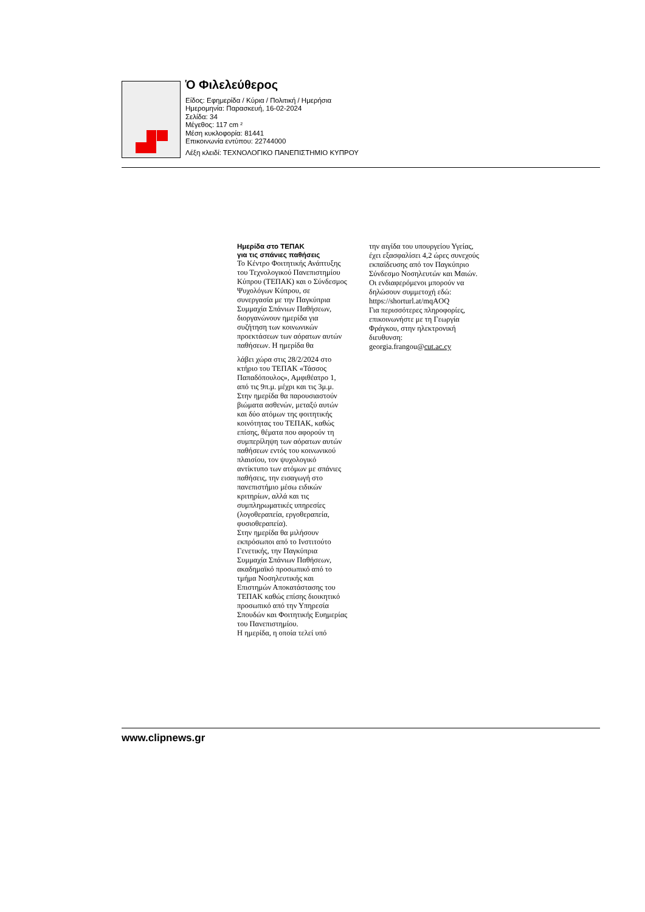Ὁ Φιλελεύθερος
Είδος: Εφημερίδα / Κύρια / Πολιτική / Ημερήσια
Ημερομηνία: Παρασκευή, 16-02-2024
Σελίδα: 34
Μέγεθος: 117 cm ²
Μέση κυκλοφορία: 81441
Επικοινωνία εντύπου: 22744000
Λέξη κλειδί: ΤΕΧΝΟΛΟΓΙΚΟ ΠΑΝΕΠΙΣΤΗΜΙΟ ΚΥΠΡΟΥ
Ημερίδα στο ΤΕΠΑΚ
για τις σπάνιες παθήσεις
Το Κέντρο Φοιτητικής Ανάπτυξης του Τεχνολογικού Πανεπιστημίου Κύπρου (ΤΕΠΑΚ) και ο Σύνδεσμος Ψυχολόγων Κύπρου, σε συνεργασία με την Παγκύπρια Συμμαχία Σπάνιων Παθήσεων, διοργανώνουν ημερίδα για συζήτηση των κοινωνικών προεκτάσεων των αόρατων αυτών παθήσεων. Η ημερίδα θα
λάβει χώρα στις 28/2/2024 στο κτήριο του ΤΕΠΑΚ «Τάσσος Παπαδόπουλος», Αμφιθέατρο 1, από τις 9π.μ. μέχρι και τις 3μ.μ. Στην ημερίδα θα παρουσιαστούν βιώματα ασθενών, μεταξύ αυτών και δύο ατόμων της φοιτητικής κοινότητας του ΤΕΠΑΚ, καθώς επίσης, θέματα που αφορούν τη συμπερίληψη των αόρατων αυτών παθήσεων εντός του κοινωνικού πλαισίου, τον ψυχολογικό αντίκτυπο των ατόμων με σπάνιες παθήσεις, την εισαγωγή στο πανεπιστήμιο μέσω ειδικών κριτηρίων, αλλά και τις συμπληρωματικές υπηρεσίες (λογοθεραπεία, εργοθεραπεία, φυσιοθεραπεία).
Στην ημερίδα θα μιλήσουν εκπρόσωποι από το Ινστιτούτο Γενετικής, την Παγκύπρια Συμμαχία Σπάνιων Παθήσεων, ακαδημαϊκό προσωπικό από το τμήμα Νοσηλευτικής και Επιστημών Αποκατάστασης του ΤΕΠΑΚ καθώς επίσης διοικητικό προσωπικό από την Υπηρεσία Σπουδών και Φοιτητικής Ευημερίας του Πανεπιστημίου.
Η ημερίδα, η οποία τελεί υπό
την αιγίδα του υπουργείου Υγείας, έχει εξασφαλίσει 4,2 ώρες συνεχούς εκπαίδευσης από τον Παγκύπριο Σύνδεσμο Νοσηλευτών και Μαιών.
Οι ενδιαφερόμενοι μπορούν να δηλώσουν συμμετοχή εδώ: https://shorturl.at/mqAOQ
Για περισσότερες πληροφορίες, επικοινωνήστε με τη Γεωργία Φράγκου, στην ηλεκτρονική διευθυνση: georgia.frangou@cut.ac.cy
www.clipnews.gr